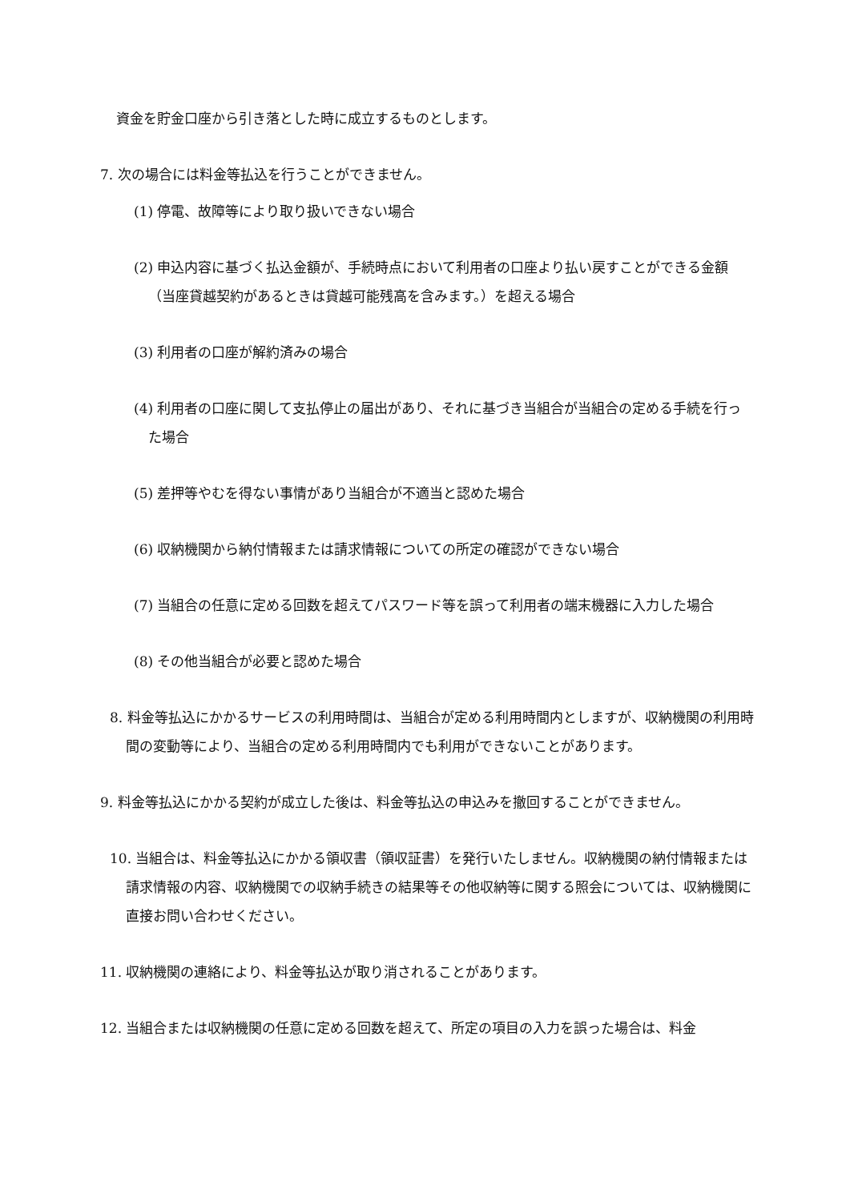資金を貯金口座から引き落とした時に成立するものとします。
7. 次の場合には料金等払込を行うことができません。
(1) 停電、故障等により取り扱いできない場合
(2) 申込内容に基づく払込金額が、手続時点において利用者の口座より払い戻すことができる金額（当座貸越契約があるときは貸越可能残高を含みます。）を超える場合
(3) 利用者の口座が解約済みの場合
(4) 利用者の口座に関して支払停止の届出があり、それに基づき当組合が当組合の定める手続を行った場合
(5) 差押等やむを得ない事情があり当組合が不適当と認めた場合
(6) 収納機関から納付情報または請求情報についての所定の確認ができない場合
(7) 当組合の任意に定める回数を超えてパスワード等を誤って利用者の端末機器に入力した場合
(8) その他当組合が必要と認めた場合
8. 料金等払込にかかるサービスの利用時間は、当組合が定める利用時間内としますが、収納機関の利用時間の変動等により、当組合の定める利用時間内でも利用ができないことがあります。
9. 料金等払込にかかる契約が成立した後は、料金等払込の申込みを撤回することができません。
10. 当組合は、料金等払込にかかる領収書（領収証書）を発行いたしません。収納機関の納付情報または請求情報の内容、収納機関での収納手続きの結果等その他収納等に関する照会については、収納機関に直接お問い合わせください。
11. 収納機関の連絡により、料金等払込が取り消されることがあります。
12. 当組合または収納機関の任意に定める回数を超えて、所定の項目の入力を誤った場合は、料金